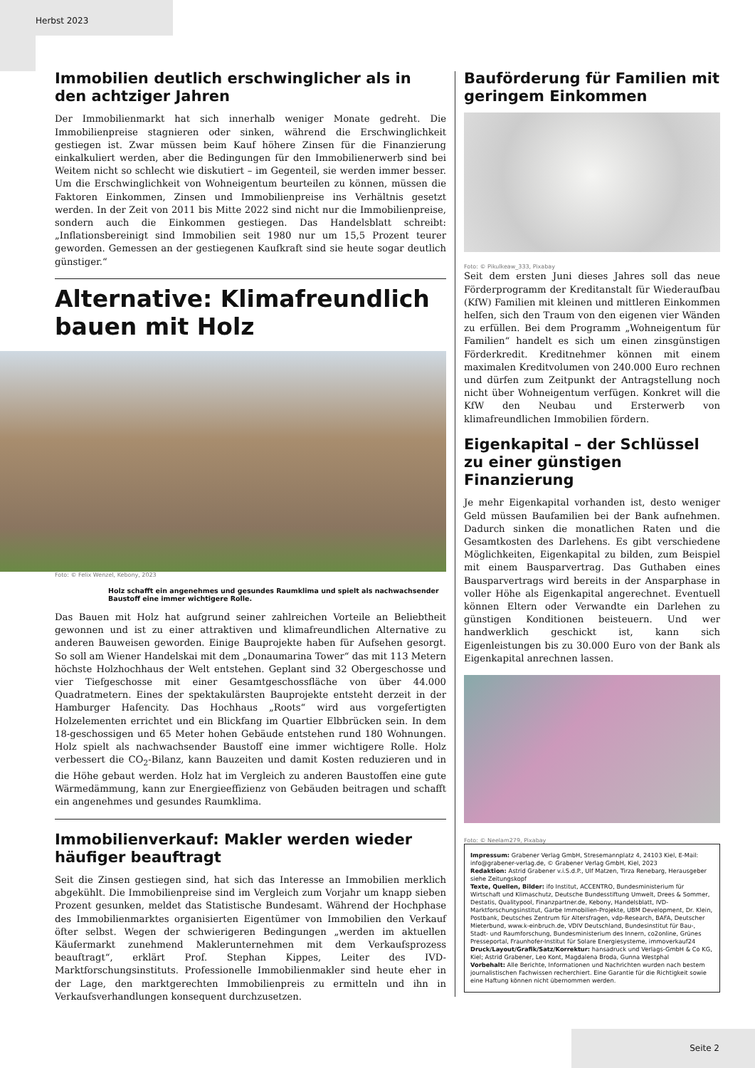Herbst 2023
Immobilien deutlich erschwinglicher als in den achtziger Jahren
Der Immobilienmarkt hat sich innerhalb weniger Monate gedreht. Die Immobilienpreise stagnieren oder sinken, während die Erschwinglichkeit gestiegen ist. Zwar müssen beim Kauf höhere Zinsen für die Finanzierung einkalkuliert werden, aber die Bedingungen für den Immobilienerwerb sind bei Weitem nicht so schlecht wie diskutiert – im Gegenteil, sie werden immer besser. Um die Erschwinglichkeit von Wohneigentum beurteilen zu können, müssen die Faktoren Einkommen, Zinsen und Immobilienpreise ins Verhältnis gesetzt werden. In der Zeit von 2011 bis Mitte 2022 sind nicht nur die Immobilienpreise, sondern auch die Einkommen gestiegen. Das Handelsblatt schreibt: „Inflationsbereinigt sind Immobilien seit 1980 nur um 15,5 Prozent teurer geworden. Gemessen an der gestiegenen Kaufkraft sind sie heute sogar deutlich günstiger.“
Alternative: Klimafreundlich bauen mit Holz
Foto: © Felix Wenzel, Kebony, 2023
Holz schafft ein angenehmes und gesundes Raumklima und spielt als nachwachsender Baustoff eine immer wichtigere Rolle.
Das Bauen mit Holz hat aufgrund seiner zahlreichen Vorteile an Beliebtheit gewonnen und ist zu einer attraktiven und klimafreundlichen Alternative zu anderen Bauweisen geworden. Einige Bauprojekte haben für Aufsehen gesorgt. So soll am Wiener Handelskai mit dem „Donaumarina Tower“ das mit 113 Metern höchste Holzhochhaus der Welt entstehen. Geplant sind 32 Obergeschosse und vier Tiefgeschosse mit einer Gesamtgeschossfläche von über 44.000 Quadratmetern. Eines der spektakulärsten Bauprojekte entsteht derzeit in der Hamburger Hafencity. Das Hochhaus „Roots“ wird aus vorgefertigten Holzelementen errichtet und ein Blickfang im Quartier Elbbrücken sein. In dem 18-geschossigen und 65 Meter hohen Gebäude entstehen rund 180 Wohnungen. Holz spielt als nachwachsender Baustoff eine immer wichtigere Rolle. Holz verbessert die CO<sub>2</sub>-Bilanz, kann Bauzeiten und damit Kosten reduzieren und in die Höhe gebaut werden. Holz hat im Vergleich zu anderen Baustoffen eine gute Wärmedämmung, kann zur Energieeffizienz von Gebäuden beitragen und schafft ein angenehmes und gesundes Raumklima.
Immobilienverkauf: Makler werden wieder häufiger beauftragt
Seit die Zinsen gestiegen sind, hat sich das Interesse an Immobilien merklich abgekühlt. Die Immobilienpreise sind im Vergleich zum Vorjahr um knapp sieben Prozent gesunken, meldet das Statistische Bundesamt. Während der Hochphase des Immobilienmarktes organisierten Eigentümer von Immobilien den Verkauf öfter selbst. Wegen der schwierigeren Bedingungen „werden im aktuellen Käufermarkt zunehmend Maklerunternehmen mit dem Verkaufsprozess beauftragt“, erklärt Prof. Stephan Kippes, Leiter des IVD-Marktforschungsinstituts. Professionelle Immobilienmakler sind heute eher in der Lage, den marktgerechten Immobilienpreis zu ermitteln und ihn in Verkaufsverhandlungen konsequent durchzusetzen.
Bauförderung für Familien mit geringem Einkommen
Foto: © Pikulkeaw_333, Pixabay
Seit dem ersten Juni dieses Jahres soll das neue Förderprogramm der Kreditanstalt für Wiederaufbau (KfW) Familien mit kleinen und mittleren Einkommen helfen, sich den Traum von den eigenen vier Wänden zu erfüllen. Bei dem Programm „Wohneigentum für Familien“ handelt es sich um einen zinsgünstigen Förderkredit. Kreditnehmer können mit einem maximalen Kreditvolumen von 240.000 Euro rechnen und dürfen zum Zeitpunkt der Antragstellung noch nicht über Wohneigentum verfügen. Konkret will die KfW den Neubau und Ersterwerb von klimafreundlichen Immobilien fördern.
Eigenkapital – der Schlüssel zu einer günstigen Finanzierung
Je mehr Eigenkapital vorhanden ist, desto weniger Geld müssen Baufamilien bei der Bank aufnehmen. Dadurch sinken die monatlichen Raten und die Gesamtkosten des Darlehens. Es gibt verschiedene Möglichkeiten, Eigenkapital zu bilden, zum Beispiel mit einem Bausparvertrag. Das Guthaben eines Bausparvertrags wird bereits in der Ansparphase in voller Höhe als Eigenkapital angerechnet. Eventuell können Eltern oder Verwandte ein Darlehen zu günstigen Konditionen beisteuern. Und wer handwerklich geschickt ist, kann sich Eigenleistungen bis zu 30.000 Euro von der Bank als Eigenkapital anrechnen lassen.
Foto: © Neelam279, Pixabay
Impressum: Grabener Verlag GmbH, Stresemannplatz 4, 24103 Kiel, E-Mail: info@grabener-verlag.de, © Grabener Verlag GmbH, Kiel, 2023
Redaktion: Astrid Grabener v.i.S.d.P., Ulf Matzen, Tirza Renebarg, Herausgeber siehe Zeitungskopf
Texte, Quellen, Bilder: ifo Institut, ACCENTRO, Bundesministerium für Wirtschaft und Klimaschutz, Deutsche Bundesstiftung Umwelt, Drees & Sommer, Destatis, Qualitypool, Finanzpartner.de, Kebony, Handelsblatt, IVD-Marktforschungsinstitut, Garbe Immobilien-Projekte, UBM Development, Dr. Klein, Postbank, Deutsches Zentrum für Altersfragen, vdp-Research, BAFA, Deutscher Mieterbund, www.k-einbruch.de, VDIV Deutschland, Bundesinstitut für Bau-, Stadt- und Raumforschung, Bundesministerium des Innern, co2online, Grünes Presseportal, Fraunhofer-Institut für Solare Energiesysteme, immoverkauf24
Druck/Layout/Grafik/Satz/Korrektur: hansadruck und Verlags-GmbH & Co KG, Kiel; Astrid Grabener, Leo Kont, Magdalena Broda, Gunna Westphal
Vorbehalt: Alle Berichte, Informationen und Nachrichten wurden nach bestem journalistischen Fachwissen recherchiert. Eine Garantie für die Richtigkeit sowie eine Haftung können nicht übernommen werden.
Seite 2